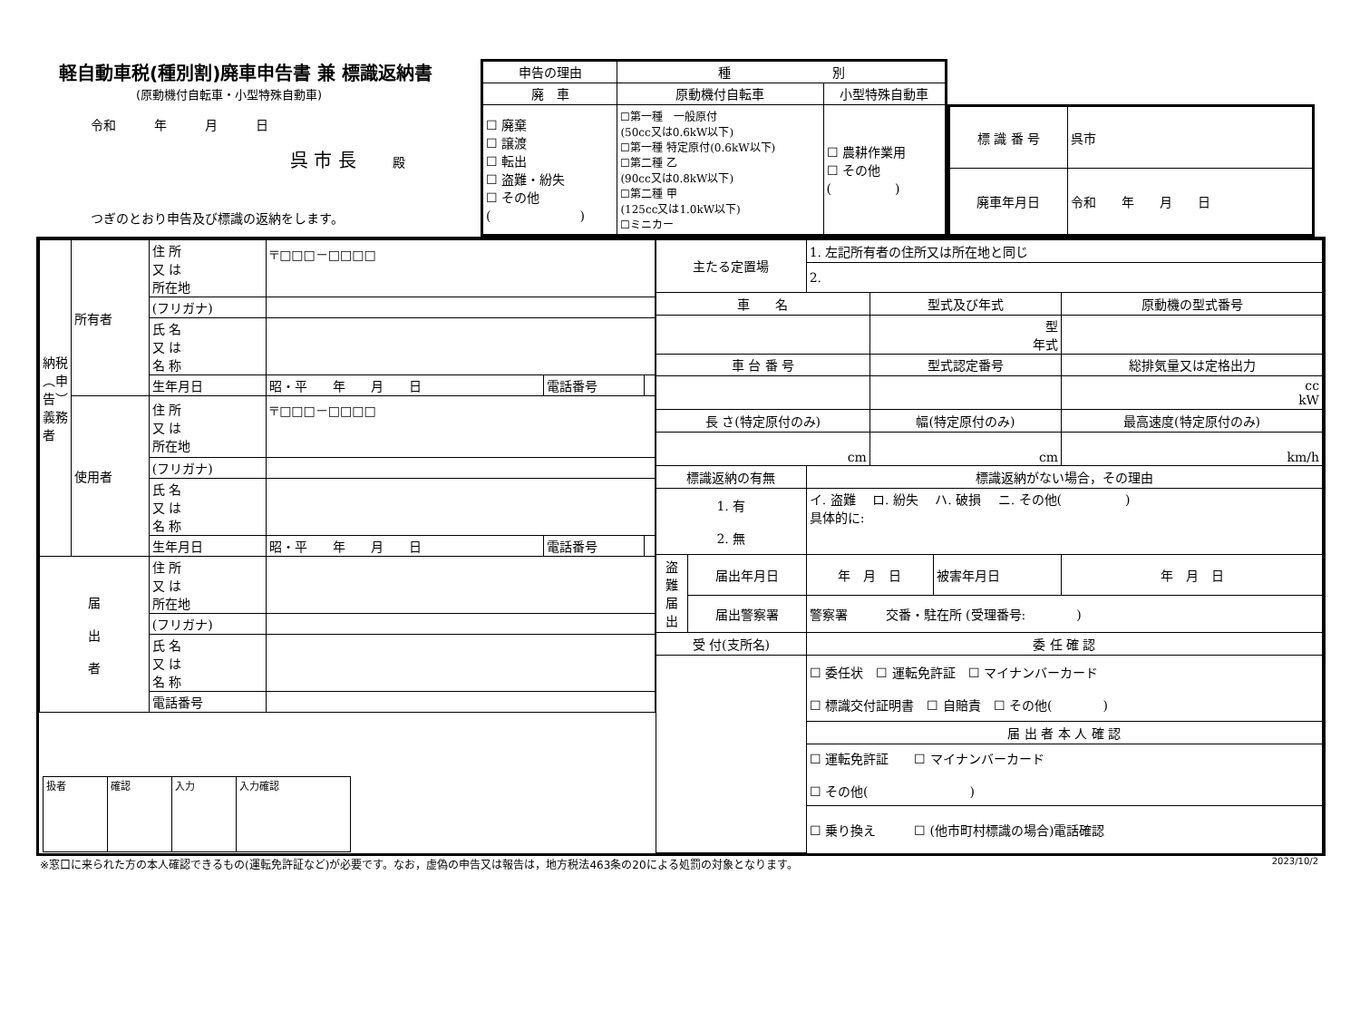軽自動車税(種別割)廃車申告書 兼 標識返納書
(原動機付自転車・小型特殊自動車)
令和　　　年　　　月　　　日
呉 市 長　　殿
つぎのとおり申告及び標識の返納をします。
| 申告の理由 | 種 別 | |
| 廃 車 | 原動機付自転車 | 小型特殊自動車 |
| ☐ 廃棄 ☐ 譲渡 ☐ 転出 ☐ 盗難・紛失 ☐ その他 ( ) | ☐第一種 一般原付 (50cc又は0.6kW以下) ☐第一種 特定原付(0.6kW以下) ☐第二種 乙 (90cc又は0.8kW以下) ☐第二種 甲 (125cc又は1.0kW以下) ☐ミニカー | ☐ 農耕作業用 ☐ その他 ( ) |
| 標 識 番 号 | 呉市 |
| 廃車年月日 | 令和 年 月 日 |
| 納税︵申告︶義務者 | 所有者 | 住 所 又 は 所在地 | 〒□□□－□□□□ | | |
| | | (フリガナ) | | | |
| | | 氏 名 又 は 名 称 | | | |
| | | 生年月日 | 昭・平 年 月 日 | 電話番号 | |
| | 使用者 | 住 所 又 は 所在地 | 〒□□□－□□□□ | | |
| | | (フリガナ) | | | |
| | | 氏 名 又 は 名 称 | | | |
| | | 生年月日 | 昭・平 年 月 日 | 電話番号 | |
| 届 出 者 | | 住 所 又 は 所在地 | | | |
| | | (フリガナ) | | | |
| | | 氏 名 又 は 名 称 | | | |
| | | 電話番号 | | | |
| / 扱者 / 確認 / 入力 / 入力確認 / | | | | | |
| 主たる定置場 | | 1. 左記所有者の住所又は所在地と同じ | | | |
| | | 2. | | | |
| 車 名 | | | 型式及び年式 | | 原動機の型式番号 |
| | | | 型 年式 | | |
| 車 台 番 号 | | | 型式認定番号 | | 総排気量又は定格出力 |
| | | | | | cc kW |
| 長 さ(特定原付のみ) | | | 幅(特定原付のみ) | | 最高速度(特定原付のみ) |
| cm | | | cm | | km/h |
| 標識返納の有無 | | 標識返納がない場合，その理由 | | | |
| 1. 有 2. 無 | | イ. 盗難 ロ. 紛失 ハ. 破損 ニ. その他( ) 具体的に: | | | |
| 盗 難 届 出 | 届出年月日 | 年 月 日 | | 被害年月日 | 年 月 日 |
| | 届出警察署 | 警察署 交番・駐在所 (受理番号: ) | | | |
| 受 付(支所名) | | 委 任 確 認 | | | |
| | | ☐ 委任状 ☐ 運転免許証 ☐ マイナンバーカード ☐ 標識交付証明書 ☐ 自賠責 ☐ その他( ) | | | |
| | | 届 出 者 本 人 確 認 | | | |
| | | ☐ 運転免許証 ☐ マイナンバーカード ☐ その他( ) | | | |
| | | ☐ 乗り換え ☐ (他市町村標識の場合)電話確認 | | | |
※窓口に来られた方の本人確認できるもの(運転免許証など)が必要です。なお，虚偽の申告又は報告は，地方税法463条の20による処罰の対象となります。 2023/10/2